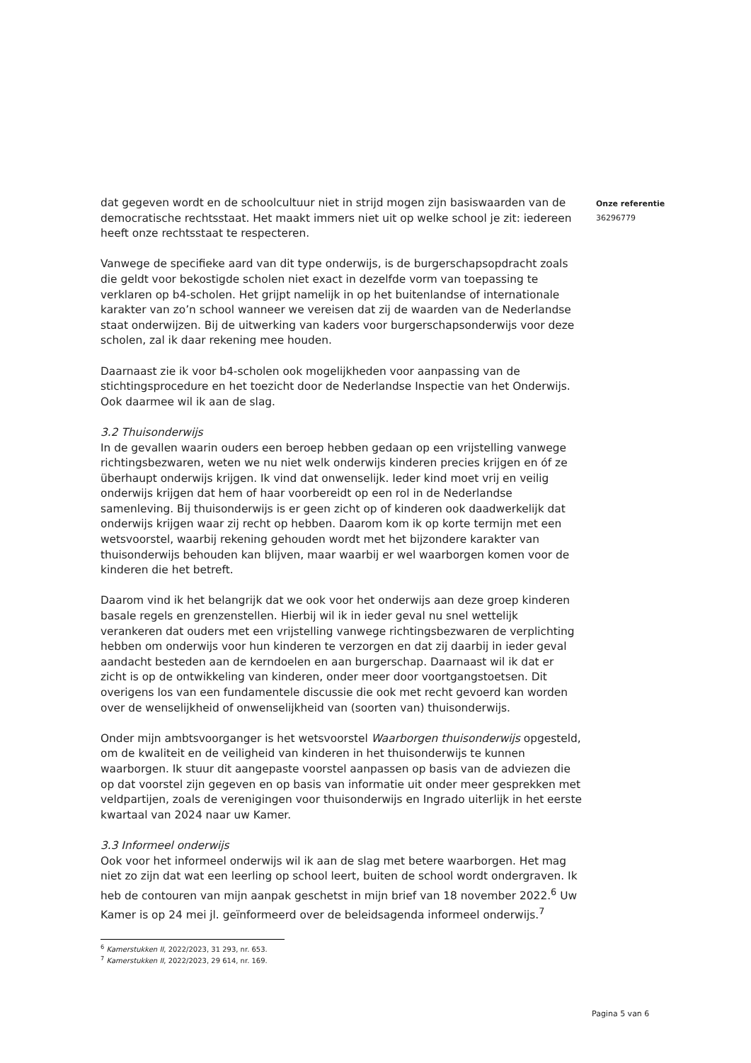dat gegeven wordt en de schoolcultuur niet in strijd mogen zijn basiswaarden van de democratische rechtsstaat. Het maakt immers niet uit op welke school je zit: iedereen heeft onze rechtsstaat te respecteren.
Vanwege de specifieke aard van dit type onderwijs, is de burgerschapsopdracht zoals die geldt voor bekostigde scholen niet exact in dezelfde vorm van toepassing te verklaren op b4-scholen. Het grijpt namelijk in op het buitenlandse of internationale karakter van zo’n school wanneer we vereisen dat zij de waarden van de Nederlandse staat onderwijzen. Bij de uitwerking van kaders voor burgerschapsonderwijs voor deze scholen, zal ik daar rekening mee houden.
Daarnaast zie ik voor b4-scholen ook mogelijkheden voor aanpassing van de stichtingsprocedure en het toezicht door de Nederlandse Inspectie van het Onderwijs. Ook daarmee wil ik aan de slag.
3.2 Thuisonderwijs
In de gevallen waarin ouders een beroep hebben gedaan op een vrijstelling vanwege richtingsbezwaren, weten we nu niet welk onderwijs kinderen precies krijgen en óf ze überhaupt onderwijs krijgen. Ik vind dat onwenselijk. Ieder kind moet vrij en veilig onderwijs krijgen dat hem of haar voorbereidt op een rol in de Nederlandse samenleving. Bij thuisonderwijs is er geen zicht op of kinderen ook daadwerkelijk dat onderwijs krijgen waar zij recht op hebben. Daarom kom ik op korte termijn met een wetsvoorstel, waarbij rekening gehouden wordt met het bijzondere karakter van thuisonderwijs behouden kan blijven, maar waarbij er wel waarborgen komen voor de kinderen die het betreft.
Daarom vind ik het belangrijk dat we ook voor het onderwijs aan deze groep kinderen basale regels en grenzenstellen. Hierbij wil ik in ieder geval nu snel wettelijk verankeren dat ouders met een vrijstelling vanwege richtingsbezwaren de verplichting hebben om onderwijs voor hun kinderen te verzorgen en dat zij daarbij in ieder geval aandacht besteden aan de kerndoelen en aan burgerschap. Daarnaast wil ik dat er zicht is op de ontwikkeling van kinderen, onder meer door voortgangstoetsen. Dit overigens los van een fundamentele discussie die ook met recht gevoerd kan worden over de wenselijkheid of onwenselijkheid van (soorten van) thuisonderwijs.
Onder mijn ambtsvoorganger is het wetsvoorstel Waarborgen thuisonderwijs opgesteld, om de kwaliteit en de veiligheid van kinderen in het thuisonderwijs te kunnen waarborgen. Ik stuur dit aangepaste voorstel aanpassen op basis van de adviezen die op dat voorstel zijn gegeven en op basis van informatie uit onder meer gesprekken met veldpartijen, zoals de verenigingen voor thuisonderwijs en Ingrado uiterlijk in het eerste kwartaal van 2024 naar uw Kamer.
3.3 Informeel onderwijs
Ook voor het informeel onderwijs wil ik aan de slag met betere waarborgen. Het mag niet zo zijn dat wat een leerling op school leert, buiten de school wordt ondergraven. Ik heb de contouren van mijn aanpak geschetst in mijn brief van 18 november 2022.<sup>6</sup> Uw Kamer is op 24 mei jl. geïnformeerd over de beleidsagenda informeel onderwijs.<sup>7</sup>
<sup>6</sup> Kamerstukken II, 2022/2023, 31 293, nr. 653.
<sup>7</sup> Kamerstukken II, 2022/2023, 29 614, nr. 169.
Onze referentie
36296779
Pagina 5 van 6